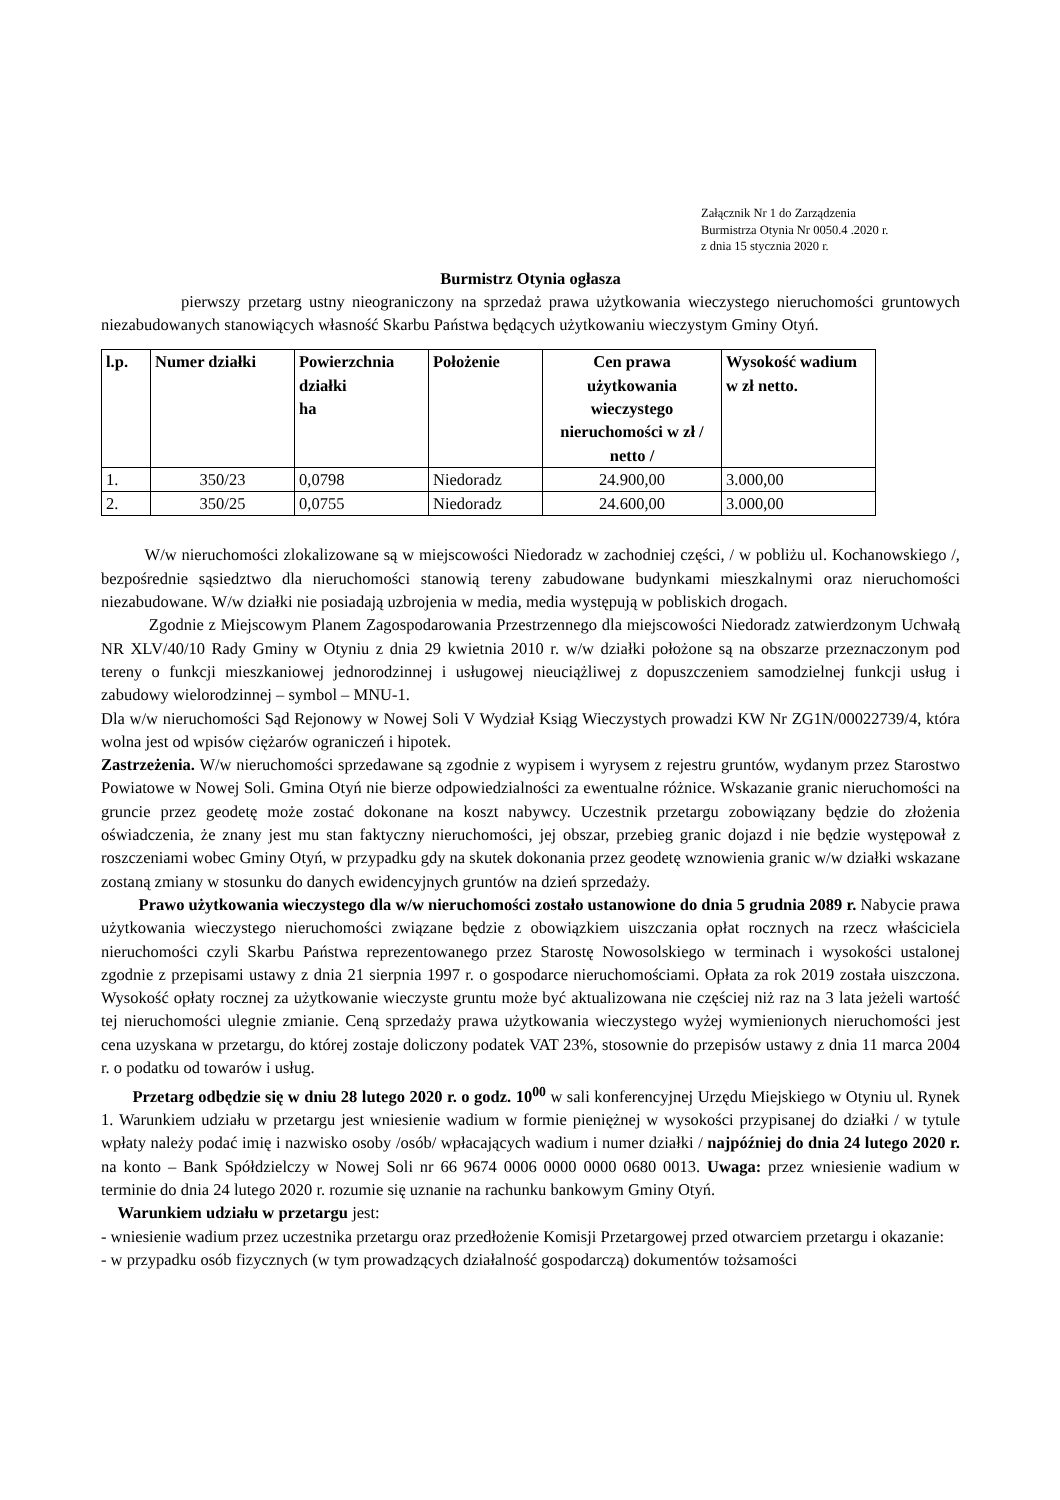Załącznik Nr 1 do Zarządzenia
Burmistrza Otynia Nr 0050.4 .2020 r.
z dnia 15 stycznia 2020 r.
Burmistrz Otynia ogłasza
pierwszy przetarg ustny nieograniczony na sprzedaż prawa użytkowania wieczystego nieruchomości gruntowych niezabudowanych stanowiących własność Skarbu Państwa będących użytkowaniu wieczystym Gminy Otyń.
| l.p. | Numer działki | Powierzchnia działki ha | Położenie | Cen prawa użytkowania wieczystego nieruchomości w zł / netto / | Wysokość wadium w zł netto. |
| --- | --- | --- | --- | --- | --- |
| 1. | 350/23 | 0,0798 | Niedoradz | 24.900,00 | 3.000,00 |
| 2. | 350/25 | 0,0755 | Niedoradz | 24.600,00 | 3.000,00 |
W/w nieruchomości zlokalizowane są w miejscowości Niedoradz w zachodniej części, / w pobliżu ul. Kochanowskiego /, bezpośrednie sąsiedztwo dla nieruchomości stanowią tereny zabudowane budynkami mieszkalnymi oraz nieruchomości niezabudowane. W/w działki nie posiadają uzbrojenia w media, media występują w pobliskich drogach.
Zgodnie z Miejscowym Planem Zagospodarowania Przestrzennego dla miejscowości Niedoradz zatwierdzonym Uchwałą NR XLV/40/10 Rady Gminy w Otyniu z dnia 29 kwietnia 2010 r. w/w działki położone są na obszarze przeznaczonym pod tereny o funkcji mieszkaniowej jednorodzinnej i usługowej nieuciążliwej z dopuszczeniem samodzielnej funkcji usług i zabudowy wielorodzinnej – symbol – MNU-1.
Dla w/w nieruchomości Sąd Rejonowy w Nowej Soli V Wydział Ksiąg Wieczystych prowadzi KW Nr ZG1N/00022739/4, która wolna jest od wpisów ciężarów ograniczeń i hipotek.
Zastrzeżenia. W/w nieruchomości sprzedawane są zgodnie z wypisem i wyrysem z rejestru gruntów, wydanym przez Starostwo Powiatowe w Nowej Soli. Gmina Otyń nie bierze odpowiedzialności za ewentualne różnice. Wskazanie granic nieruchomości na gruncie przez geodetę może zostać dokonane na koszt nabywcy. Uczestnik przetargu zobowiązany będzie do złożenia oświadczenia, że znany jest mu stan faktyczny nieruchomości, jej obszar, przebieg granic dojazd i nie będzie występował z roszczeniami wobec Gminy Otyń, w przypadku gdy na skutek dokonania przez geodetę wznowienia granic w/w działki wskazane zostaną zmiany w stosunku do danych ewidencyjnych gruntów na dzień sprzedaży.
Prawo użytkowania wieczystego dla w/w nieruchomości zostało ustanowione do dnia 5 grudnia 2089 r. Nabycie prawa użytkowania wieczystego nieruchomości związane będzie z obowiązkiem uiszczania opłat rocznych na rzecz właściciela nieruchomości czyli Skarbu Państwa reprezentowanego przez Starostę Nowosolskiego w terminach i wysokości ustalonej zgodnie z przepisami ustawy z dnia 21 sierpnia 1997 r. o gospodarce nieruchomościami. Opłata za rok 2019 została uiszczona. Wysokość opłaty rocznej za użytkowanie wieczyste gruntu może być aktualizowana nie częściej niż raz na 3 lata jeżeli wartość tej nieruchomości ulegnie zmianie. Ceną sprzedaży prawa użytkowania wieczystego wyżej wymienionych nieruchomości jest cena uzyskana w przetargu, do której zostaje doliczony podatek VAT 23%, stosownie do przepisów ustawy z dnia 11 marca 2004 r. o podatku od towarów i usług.
Przetarg odbędzie się w dniu 28 lutego 2020 r. o godz. 10<sup>00</sup> w sali konferencyjnej Urzędu Miejskiego w Otyniu ul. Rynek 1. Warunkiem udziału w przetargu jest wniesienie wadium w formie pieniężnej w wysokości przypisanej do działki / w tytule wpłaty należy podać imię i nazwisko osoby /osób/ wpłacających wadium i numer działki / najpóźniej do dnia 24 lutego 2020 r. na konto – Bank Spółdzielczy w Nowej Soli nr 66 9674 0006 0000 0000 0680 0013. Uwaga: przez wniesienie wadium w terminie do dnia 24 lutego 2020 r. rozumie się uznanie na rachunku bankowym Gminy Otyń.
Warunkiem udziału w przetargu jest:
- wniesienie wadium przez uczestnika przetargu oraz przedłożenie Komisji Przetargowej przed otwarciem przetargu i okazanie:
- w przypadku osób fizycznych (w tym prowadzących działalność gospodarczą) dokumentów tożsamości